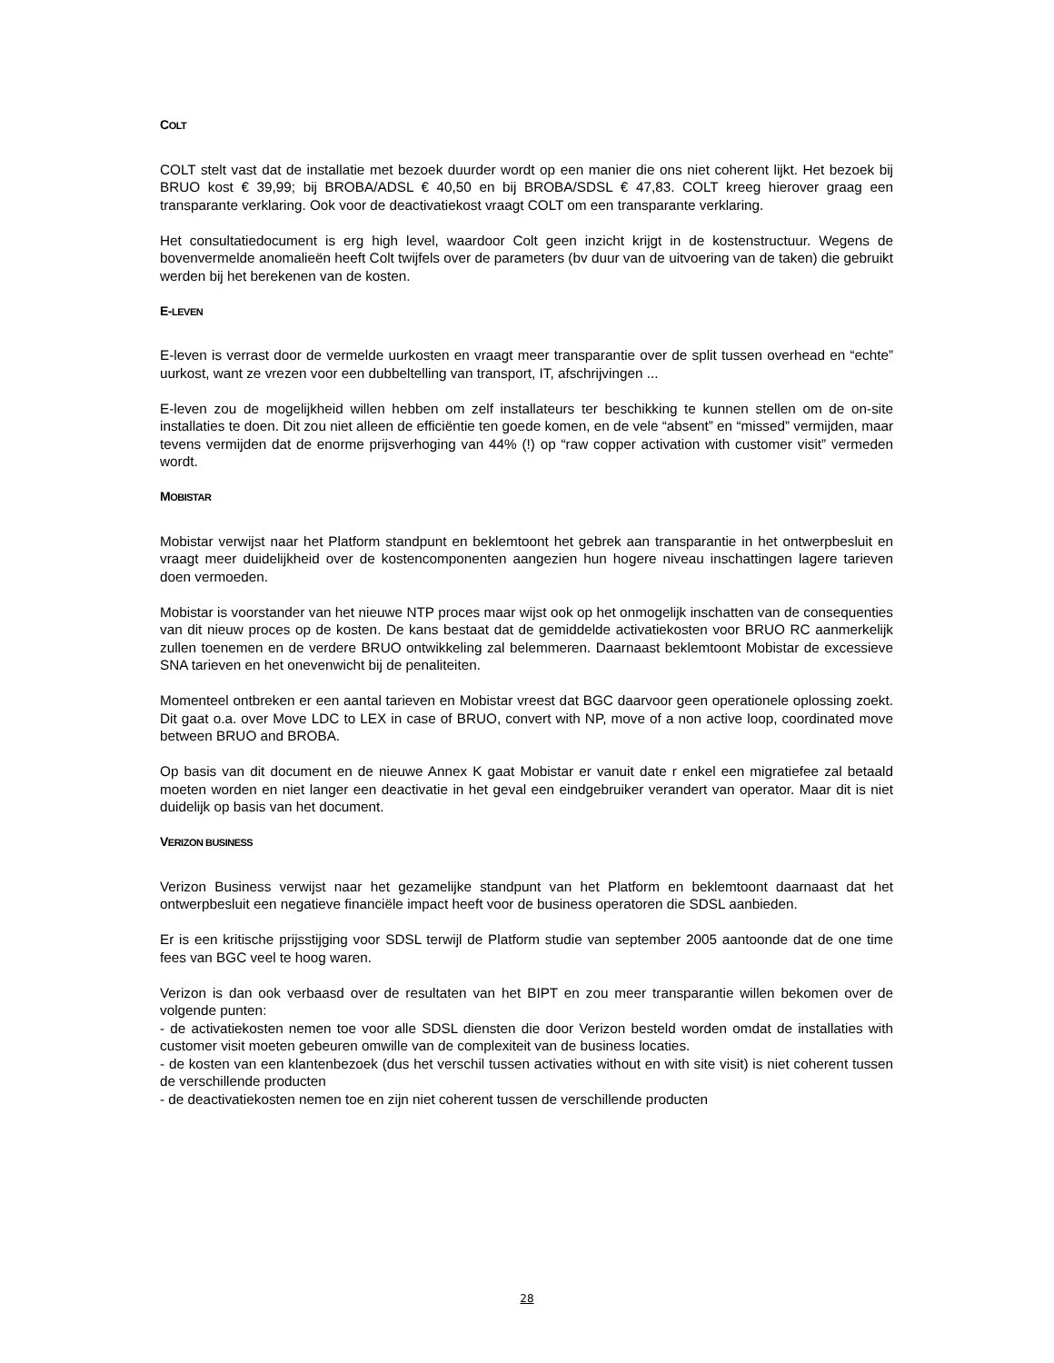COLT
COLT stelt vast dat de installatie met bezoek duurder wordt op een manier die ons niet coherent lijkt. Het bezoek bij BRUO kost € 39,99; bij BROBA/ADSL € 40,50 en bij BROBA/SDSL € 47,83. COLT kreeg hierover graag een transparante verklaring. Ook voor de deactivatiekost vraagt COLT om een transparante verklaring.
Het consultatiedocument is erg high level, waardoor Colt geen inzicht krijgt in de kostenstructuur. Wegens de bovenvermelde anomalieën heeft Colt twijfels over de parameters (bv duur van de uitvoering van de taken) die gebruikt werden bij het berekenen van de kosten.
E-LEVEN
E-leven is verrast door de vermelde uurkosten en vraagt meer transparantie over de split tussen overhead en “echte” uurkost, want ze vrezen voor een dubbeltelling van transport, IT, afschrijvingen ...
E-leven zou de mogelijkheid willen hebben om zelf installateurs ter beschikking te kunnen stellen om de on-site installaties te doen. Dit zou niet alleen de efficiëntie ten goede komen, en de vele “absent” en “missed” vermijden, maar tevens vermijden dat de enorme prijsverhoging van 44% (!) op “raw copper activation with customer visit” vermeden wordt.
MOBISTAR
Mobistar verwijst naar het Platform standpunt en beklemtoont het gebrek aan transparantie in het ontwerpbesluit en vraagt meer duidelijkheid over de kostencomponenten aangezien hun hogere niveau inschattingen lagere tarieven doen vermoeden.
Mobistar is voorstander van het nieuwe NTP proces maar wijst ook op het onmogelijk inschatten van de consequenties van dit nieuw proces op de kosten. De kans bestaat dat de gemiddelde activatiekosten voor BRUO RC aanmerkelijk zullen toenemen en de verdere BRUO ontwikkeling zal belemmeren. Daarnaast beklemtoont Mobistar de excessieve SNA tarieven en het onevenwicht bij de penaliteiten.
Momenteel ontbreken er een aantal tarieven en Mobistar vreest dat BGC daarvoor geen operationele oplossing zoekt. Dit gaat o.a. over Move LDC to LEX in case of BRUO, convert with NP, move of a non active loop, coordinated move between BRUO and BROBA.
Op basis van dit document en de nieuwe Annex K gaat Mobistar er vanuit date r enkel een migratiefee zal betaald moeten worden en niet langer een deactivatie in het geval een eindgebruiker verandert van operator. Maar dit is niet duidelijk op basis van het document.
VERIZON BUSINESS
Verizon Business verwijst naar het gezamelijke standpunt van het Platform en beklemtoont daarnaast dat het ontwerpbesluit een negatieve financiële impact heeft voor de business operatoren die SDSL aanbieden.
Er is een kritische prijsstijging voor SDSL terwijl de Platform studie van september 2005 aantoonde dat de one time fees van BGC veel te hoog waren.
Verizon is dan ook verbaasd over de resultaten van het BIPT en zou meer transparantie willen bekomen over de volgende punten:
- de activatiekosten nemen toe voor alle SDSL diensten die door Verizon besteld worden omdat de installaties with customer visit moeten gebeuren omwille van de complexiteit van de business locaties.
- de kosten van een klantenbezoek (dus het verschil tussen activaties without en with site visit) is niet coherent tussen de verschillende producten
- de deactivatiekosten nemen toe en zijn niet coherent tussen de verschillende producten
28